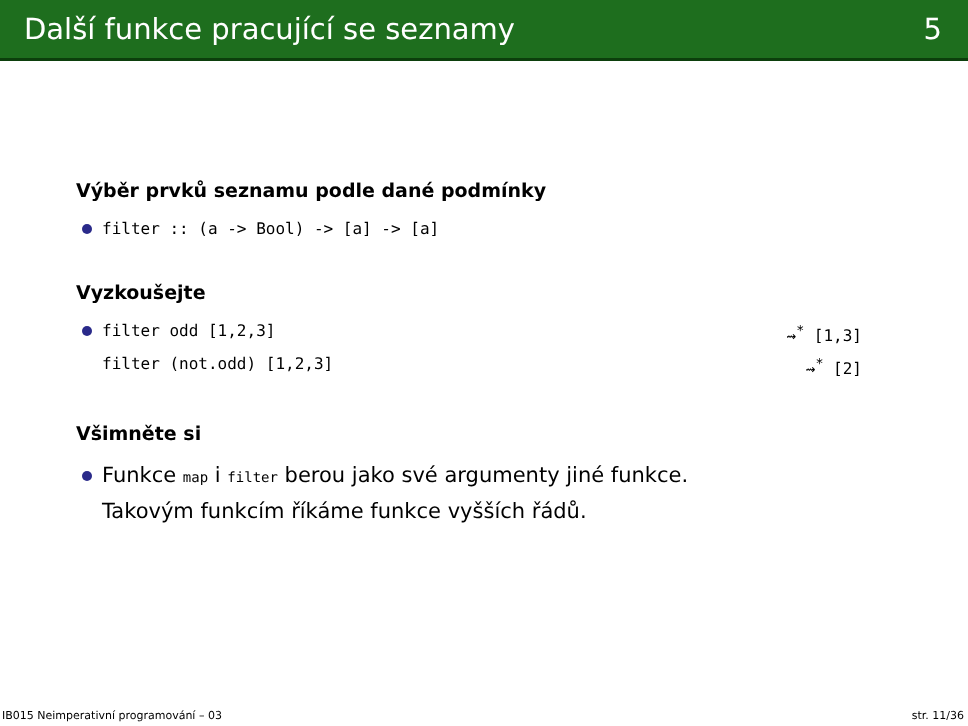Další funkce pracující se seznamy 5
Výběr prvků seznamu podle dané podmínky
filter :: (a -> Bool) -> [a] -> [a]
Vyzkoušejte
filter odd [1,2,3] ⇝<sup>*</sup> [1,3]
filter (not.odd) [1,2,3] ⇝<sup>*</sup> [2]
Všimněte si
Funkce map i filter berou jako své argumenty jiné funkce.
Takovým funkcím říkáme funkce vyšších řádů.
IB015 Neimperativní programování – 03 str. 11/36